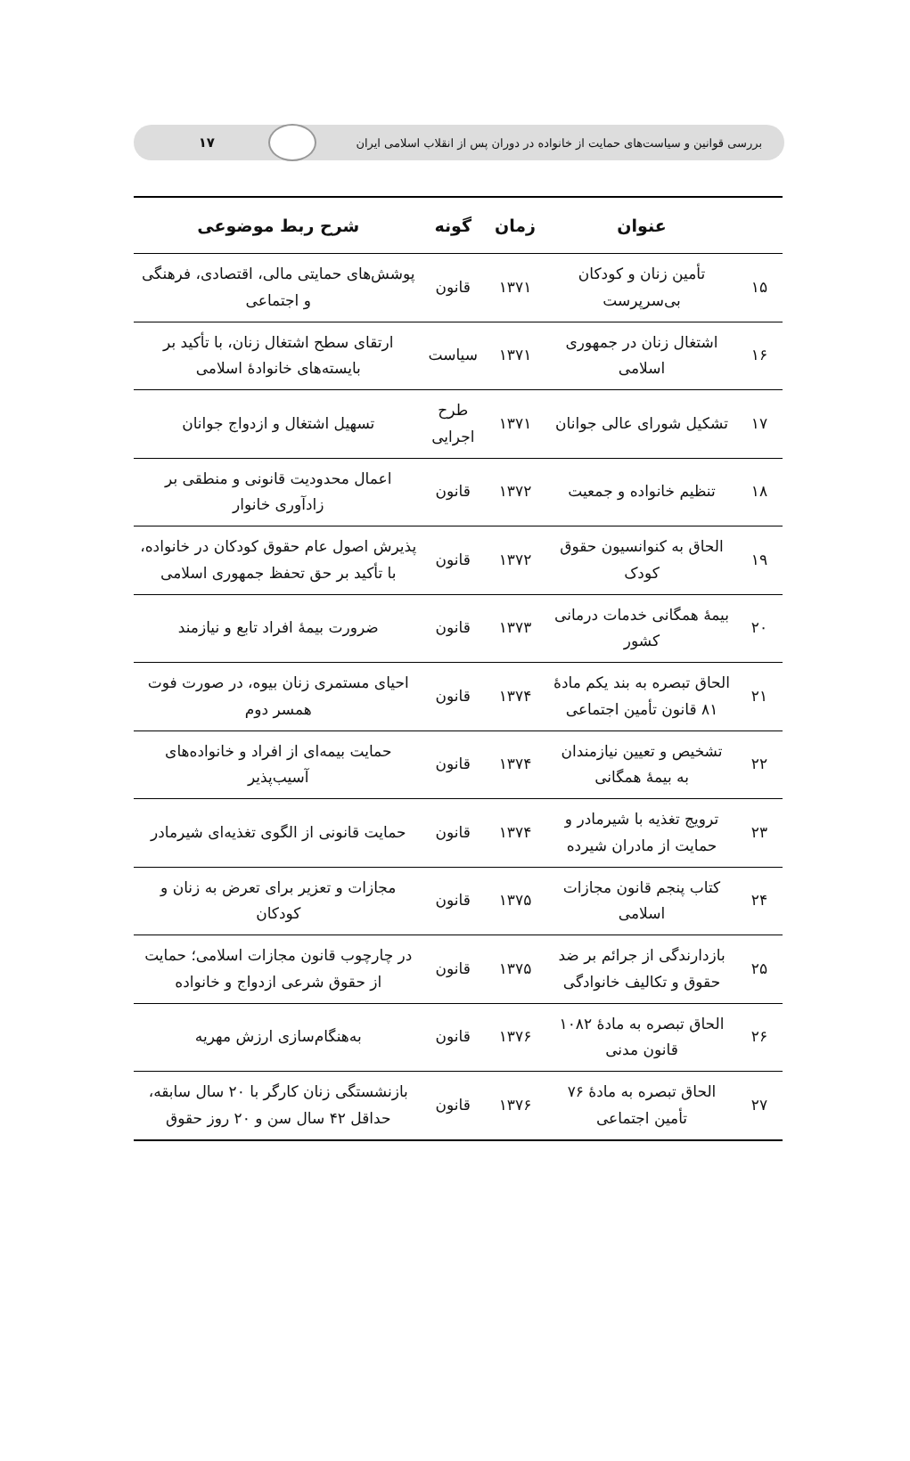بررسی قوانین و سیاست‌های حمایت از خانواده در دوران پس از انقلاب اسلامی ایران
۱۷
| | عنوان | زمان | گونه | شرح ربط موضوعی |
| --- | --- | --- | --- | --- |
| ۱۵ | تأمین زنان و کودکان بی‌سرپرست | ۱۳۷۱ | قانون | پوشش‌های حمایتی مالی، اقتصادی، فرهنگی و اجتماعی |
| ۱۶ | اشتغال زنان در جمهوری اسلامی | ۱۳۷۱ | سیاست | ارتقای سطح اشتغال زنان، با تأکید بر بایسته‌های خانوادهٔ اسلامی |
| ۱۷ | تشکیل شورای عالی جوانان | ۱۳۷۱ | طرح اجرایی | تسهیل اشتغال و ازدواج جوانان |
| ۱۸ | تنظیم خانواده و جمعیت | ۱۳۷۲ | قانون | اعمال محدودیت قانونی و منطقی بر زادآوری خانوار |
| ۱۹ | الحاق به کنوانسیون حقوق کودک | ۱۳۷۲ | قانون | پذیرش اصول عام حقوق کودکان در خانواده، با تأکید بر حق تحفظ جمهوری اسلامی |
| ۲۰ | بیمهٔ همگانی خدمات درمانی کشور | ۱۳۷۳ | قانون | ضرورت بیمهٔ افراد تابع و نیازمند |
| ۲۱ | الحاق تبصره به بند یکم مادهٔ ۸۱ قانون تأمین اجتماعی | ۱۳۷۴ | قانون | احیای مستمری زنان بیوه، در صورت فوت همسر دوم |
| ۲۲ | تشخیص و تعیین نیازمندان به بیمهٔ همگانی | ۱۳۷۴ | قانون | حمایت بیمه‌ای از افراد و خانواده‌های آسیب‌پذیر |
| ۲۳ | ترویج تغذیه با شیرمادر و حمایت از مادران شیرده | ۱۳۷۴ | قانون | حمایت قانونی از الگوی تغذیه‌ای شیرمادر |
| ۲۴ | کتاب پنجم قانون مجازات اسلامی | ۱۳۷۵ | قانون | مجازات و تعزیر برای تعرض به زنان و کودکان |
| ۲۵ | بازدارندگی از جرائم بر ضد حقوق و تکالیف خانوادگی | ۱۳۷۵ | قانون | در چارچوب قانون مجازات اسلامی؛ حمایت از حقوق شرعی ازدواج و خانواده |
| ۲۶ | الحاق تبصره به مادهٔ ۱۰۸۲ قانون مدنی | ۱۳۷۶ | قانون | به‌هنگام‌سازی ارزش مهریه |
| ۲۷ | الحاق تبصره به مادهٔ ۷۶ تأمین اجتماعی | ۱۳۷۶ | قانون | بازنشستگی زنان کارگر با ۲۰ سال سابقه، حداقل ۴۲ سال سن و ۲۰ روز حقوق |